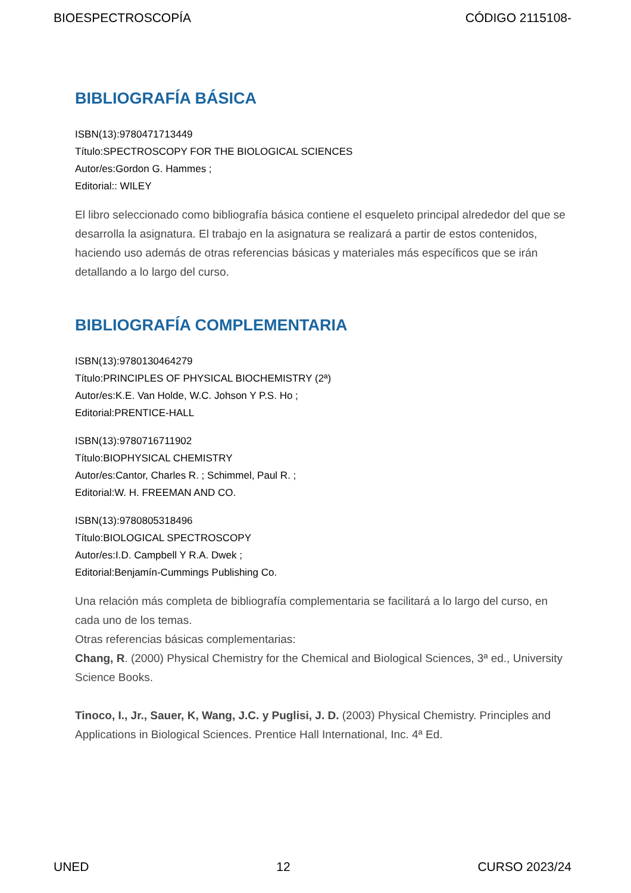BIOESPECTROSCOPÍA CÓDIGO 2115108-
BIBLIOGRAFÍA BÁSICA
ISBN(13):9780471713449
Título:SPECTROSCOPY FOR THE BIOLOGICAL SCIENCES
Autor/es:Gordon G. Hammes ;
Editorial:: WILEY
El libro seleccionado como bibliografía básica contiene el esqueleto principal alrededor del que se desarrolla la asignatura. El trabajo en la asignatura se realizará a partir de estos contenidos, haciendo uso además de otras referencias básicas y materiales más específicos que se irán detallando a lo largo del curso.
BIBLIOGRAFÍA COMPLEMENTARIA
ISBN(13):9780130464279
Título:PRINCIPLES OF PHYSICAL BIOCHEMISTRY (2ª)
Autor/es:K.E. Van Holde, W.C. Johson Y P.S. Ho ;
Editorial:PRENTICE-HALL
ISBN(13):9780716711902
Título:BIOPHYSICAL CHEMISTRY
Autor/es:Cantor, Charles R. ; Schimmel, Paul R. ;
Editorial:W. H. FREEMAN AND CO.
ISBN(13):9780805318496
Título:BIOLOGICAL SPECTROSCOPY
Autor/es:I.D. Campbell Y R.A. Dwek ;
Editorial:Benjamín-Cummings Publishing Co.
Una relación más completa de bibliografía complementaria se facilitará a lo largo del curso, en cada uno de los temas.
Otras referencias básicas complementarias:
Chang, R. (2000) Physical Chemistry for the Chemical and Biological Sciences, 3ª ed., University Science Books.
Tinoco, I., Jr., Sauer, K, Wang, J.C. y Puglisi, J. D. (2003) Physical Chemistry. Principles and Applications in Biological Sciences. Prentice Hall International, Inc. 4ª Ed.
UNED 12 CURSO 2023/24